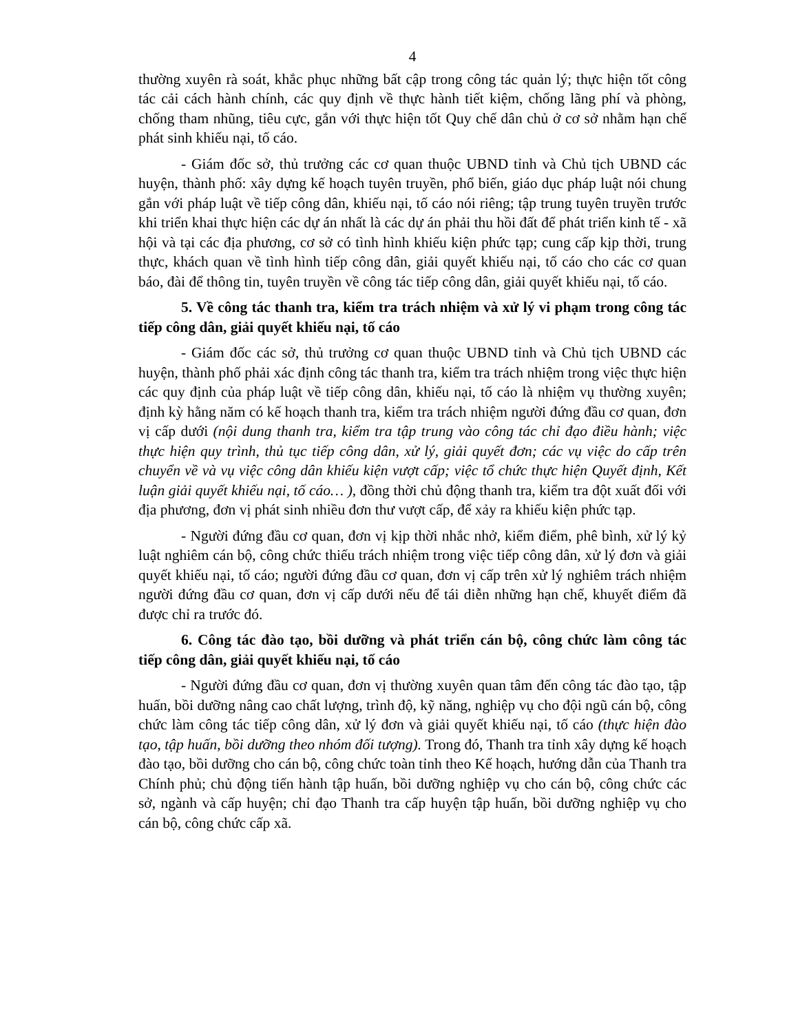4
thường xuyên rà soát, khắc phục những bất cập trong công tác quản lý; thực hiện tốt công tác cải cách hành chính, các quy định về thực hành tiết kiệm, chống lãng phí và phòng, chống tham nhũng, tiêu cực, gắn với thực hiện tốt Quy chế dân chủ ở cơ sở nhằm hạn chế phát sinh khiếu nại, tố cáo.
- Giám đốc sở, thủ trưởng các cơ quan thuộc UBND tỉnh và Chủ tịch UBND các huyện, thành phố: xây dựng kế hoạch tuyên truyền, phổ biến, giáo dục pháp luật nói chung gắn với pháp luật về tiếp công dân, khiếu nại, tố cáo nói riêng; tập trung tuyên truyền trước khi triển khai thực hiện các dự án nhất là các dự án phải thu hồi đất để phát triển kinh tế - xã hội và tại các địa phương, cơ sở có tình hình khiếu kiện phức tạp; cung cấp kịp thời, trung thực, khách quan về tình hình tiếp công dân, giải quyết khiếu nại, tố cáo cho các cơ quan báo, đài để thông tin, tuyên truyền về công tác tiếp công dân, giải quyết khiếu nại, tố cáo.
5. Về công tác thanh tra, kiểm tra trách nhiệm và xử lý vi phạm trong công tác tiếp công dân, giải quyết khiếu nại, tố cáo
- Giám đốc các sở, thủ trưởng cơ quan thuộc UBND tỉnh và Chủ tịch UBND các huyện, thành phố phải xác định công tác thanh tra, kiểm tra trách nhiệm trong việc thực hiện các quy định của pháp luật về tiếp công dân, khiếu nại, tố cáo là nhiệm vụ thường xuyên; định kỳ hằng năm có kế hoạch thanh tra, kiểm tra trách nhiệm người đứng đầu cơ quan, đơn vị cấp dưới (nội dung thanh tra, kiểm tra tập trung vào công tác chỉ đạo điều hành; việc thực hiện quy trình, thủ tục tiếp công dân, xử lý, giải quyết đơn; các vụ việc do cấp trên chuyển về và vụ việc công dân khiếu kiện vượt cấp; việc tổ chức thực hiện Quyết định, Kết luận giải quyết khiếu nại, tố cáo… ), đồng thời chủ động thanh tra, kiểm tra đột xuất đối với địa phương, đơn vị phát sinh nhiều đơn thư vượt cấp, để xảy ra khiếu kiện phức tạp.
- Người đứng đầu cơ quan, đơn vị kịp thời nhắc nhở, kiểm điểm, phê bình, xử lý kỷ luật nghiêm cán bộ, công chức thiếu trách nhiệm trong việc tiếp công dân, xử lý đơn và giải quyết khiếu nại, tố cáo; người đứng đầu cơ quan, đơn vị cấp trên xử lý nghiêm trách nhiệm người đứng đầu cơ quan, đơn vị cấp dưới nếu để tái diễn những hạn chế, khuyết điểm đã được chỉ ra trước đó.
6. Công tác đào tạo, bồi dưỡng và phát triển cán bộ, công chức làm công tác tiếp công dân, giải quyết khiếu nại, tố cáo
- Người đứng đầu cơ quan, đơn vị thường xuyên quan tâm đến công tác đào tạo, tập huấn, bồi dưỡng nâng cao chất lượng, trình độ, kỹ năng, nghiệp vụ cho đội ngũ cán bộ, công chức làm công tác tiếp công dân, xử lý đơn và giải quyết khiếu nại, tố cáo (thực hiện đào tạo, tập huấn, bồi dưỡng theo nhóm đối tượng). Trong đó, Thanh tra tỉnh xây dựng kế hoạch đào tạo, bồi dưỡng cho cán bộ, công chức toàn tỉnh theo Kế hoạch, hướng dẫn của Thanh tra Chính phủ; chủ động tiến hành tập huấn, bồi dưỡng nghiệp vụ cho cán bộ, công chức các sở, ngành và cấp huyện; chỉ đạo Thanh tra cấp huyện tập huấn, bồi dưỡng nghiệp vụ cho cán bộ, công chức cấp xã.